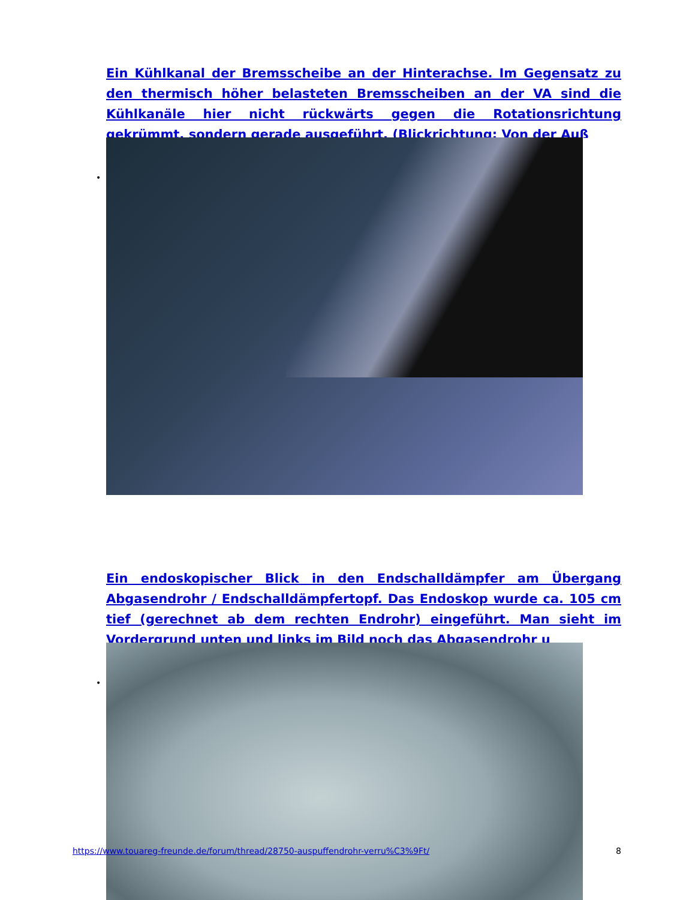Ein Kühlkanal der Bremsscheibe an der Hinterachse. Im Gegensatz zu den thermisch höher belasteten Bremsscheiben an der VA sind die Kühlkanäle hier nicht rückwärts gegen die Rotationsrichtung gekrümmt, sondern gerade ausgeführt. (Blickrichtung: Von der Auß
•
Ein endoskopischer Blick in den Endschalldämpfer am Übergang Abgasendrohr / Endschalldämpfertopf. Das Endoskop wurde ca. 105 cm tief (gerechnet ab dem rechten Endrohr) eingeführt. Man sieht im Vordergrund unten und links im Bild noch das Abgasendrohr u
•
https://www.touareg-freunde.de/forum/thread/28750-auspuffendrohr-verru%C3%9Ft/ 8